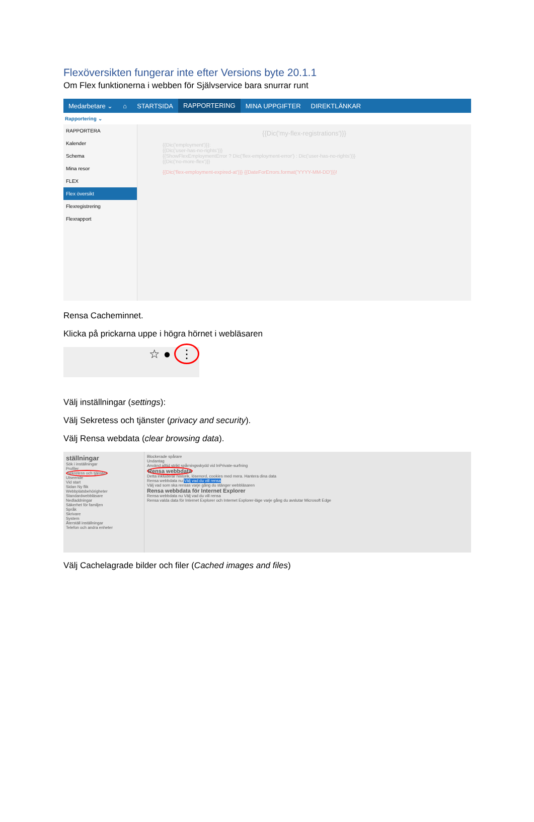Flexöversikten fungerar inte efter Versions byte 20.1.1
Om Flex funktionerna i webben för Självservice bara snurrar runt
Medarbetare ⌄ ⌂ STARTSIDA RAPPORTERING MINA UPPGIFTER DIREKTLÄNKAR
Rapportering ⌄
RAPPORTERA
Kalender
Schema
Mina resor
FLEX
Flex översikt
Flexregistrering
Flexrapport
{{Dic('my-flex-registrations')}}
{{Dic('employment')}}:
{{Dic('user-has-no-rights')}}
{{ShowFlexEmploymentError ? Dic('flex-employment-error') : Dic('user-has-no-rights')}}
{{Dic('no-more-flex')}}
{{Dic('flex-employment-expired-at')}} {{DateForErrors.format('YYYY-MM-DD')}}!
Rensa Cacheminnet.
Klicka på prickarna uppe i högra hörnet i webläsaren
☆ ● ⋮
Välj inställningar (settings):
Välj Sekretess och tjänster (privacy and security).
Välj Rensa webdata (clear browsing data).
ställningar
Sök i inställningar
Profiler
Sekretess och tjänster
Utseende
Vid start
Sidan Ny flik
Webbplatsbehörigheter
Standardwebbläsare
Nedladdningar
Säkerhet för familjen
Språk
Skrivare
System
Återställ inställningar
Telefon och andra enheter
Blockerade spårare
Undantag
Använd alltid strikt spårningsskydd vid InPrivate-surfning
Rensa webbdata
Detta inkluderar historik, lösenord, cookies med mera. Hantera dina data
Rensa webbdata nu Välj vad du vill rensa
Välj vad som ska rensas varje gång du stänger webbläsaren
Rensa webbdata för Internet Explorer
Rensa webbdata nu Välj vad du vill rensa
Rensa valda data för Internet Explorer och Internet Explorer-läge varje gång du avslutar Microsoft Edge
Välj Cachelagrade bilder och filer (Cached images and files)